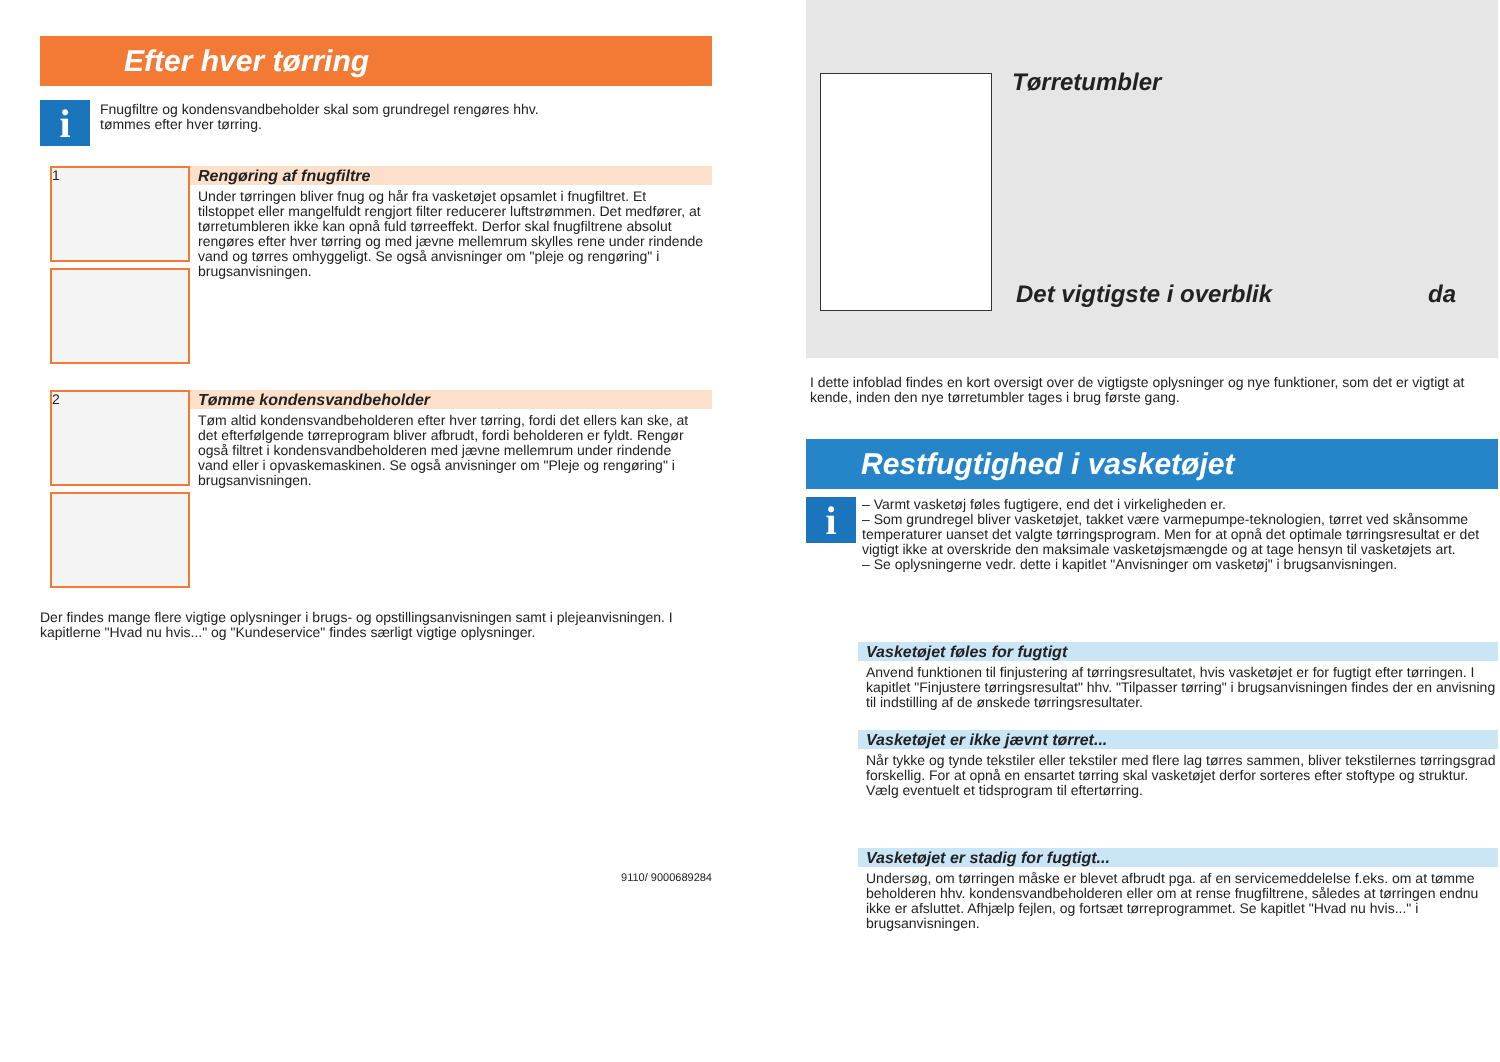Efter hver tørring
i
Fnugfiltre og kondensvandbeholder skal som grundregel rengøres hhv.
tømmes efter hver tørring.
1
Rengøring af fnugfiltre
Under tørringen bliver fnug og hår fra vasketøjet opsamlet i fnugfiltret. Et tilstoppet eller mangelfuldt rengjort filter reducerer luftstrømmen. Det medfører, at tørretumbleren ikke kan opnå fuld tørreeffekt. Derfor skal fnugfiltrene absolut rengøres efter hver tørring og med jævne mellemrum skylles rene under rindende vand og tørres omhyggeligt. Se også anvisninger om "pleje og rengøring" i brugsanvisningen.
2
Tømme kondensvandbeholder
Tøm altid kondensvandbeholderen efter hver tørring, fordi det ellers kan ske, at det efterfølgende tørreprogram bliver afbrudt, fordi beholderen er fyldt. Rengør også filtret i kondensvandbeholderen med jævne mellemrum under rindende vand eller i opvaskemaskinen. Se også anvisninger om "Pleje og rengøring" i brugsanvisningen.
Der findes mange flere vigtige oplysninger i brugs- og opstillingsanvisningen samt i plejeanvisningen. I kapitlerne "Hvad nu hvis..." og "Kundeservice" findes særligt vigtige oplysninger.
9110/ 9000689284
Tørretumbler
Det vigtigste i overblik da
I dette infoblad findes en kort oversigt over de vigtigste oplysninger og nye funktioner, som det er vigtigt at kende, inden den nye tørretumbler tages i brug første gang.
Restfugtighed i vasketøjet
i
– Varmt vasketøj føles fugtigere, end det i virkeligheden er.
– Som grundregel bliver vasketøjet, takket være varmepumpe-teknologien, tørret ved skånsomme temperaturer uanset det valgte tørringsprogram. Men for at opnå det optimale tørringsresultat er det vigtigt ikke at overskride den maksimale vasketøjsmængde og at tage hensyn til vasketøjets art.
– Se oplysningerne vedr. dette i kapitlet "Anvisninger om vasketøj" i brugsanvisningen.
Vasketøjet føles for fugtigt
Anvend funktionen til finjustering af tørringsresultatet, hvis vasketøjet er for fugtigt efter tørringen. I kapitlet "Finjustere tørringsresultat" hhv. "Tilpasser tørring" i brugsanvisningen findes der en anvisning til indstilling af de ønskede tørringsresultater.
Vasketøjet er ikke jævnt tørret...
Når tykke og tynde tekstiler eller tekstiler med flere lag tørres sammen, bliver tekstilernes tørringsgrad forskellig. For at opnå en ensartet tørring skal vasketøjet derfor sorteres efter stoftype og struktur. Vælg eventuelt et tidsprogram til eftertørring.
Vasketøjet er stadig for fugtigt...
Undersøg, om tørringen måske er blevet afbrudt pga. af en servicemeddelelse f.eks. om at tømme beholderen hhv. kondensvandbeholderen eller om at rense fnugfiltrene, således at tørringen endnu ikke er afsluttet. Afhjælp fejlen, og fortsæt tørreprogrammet. Se kapitlet "Hvad nu hvis..." i brugsanvisningen.